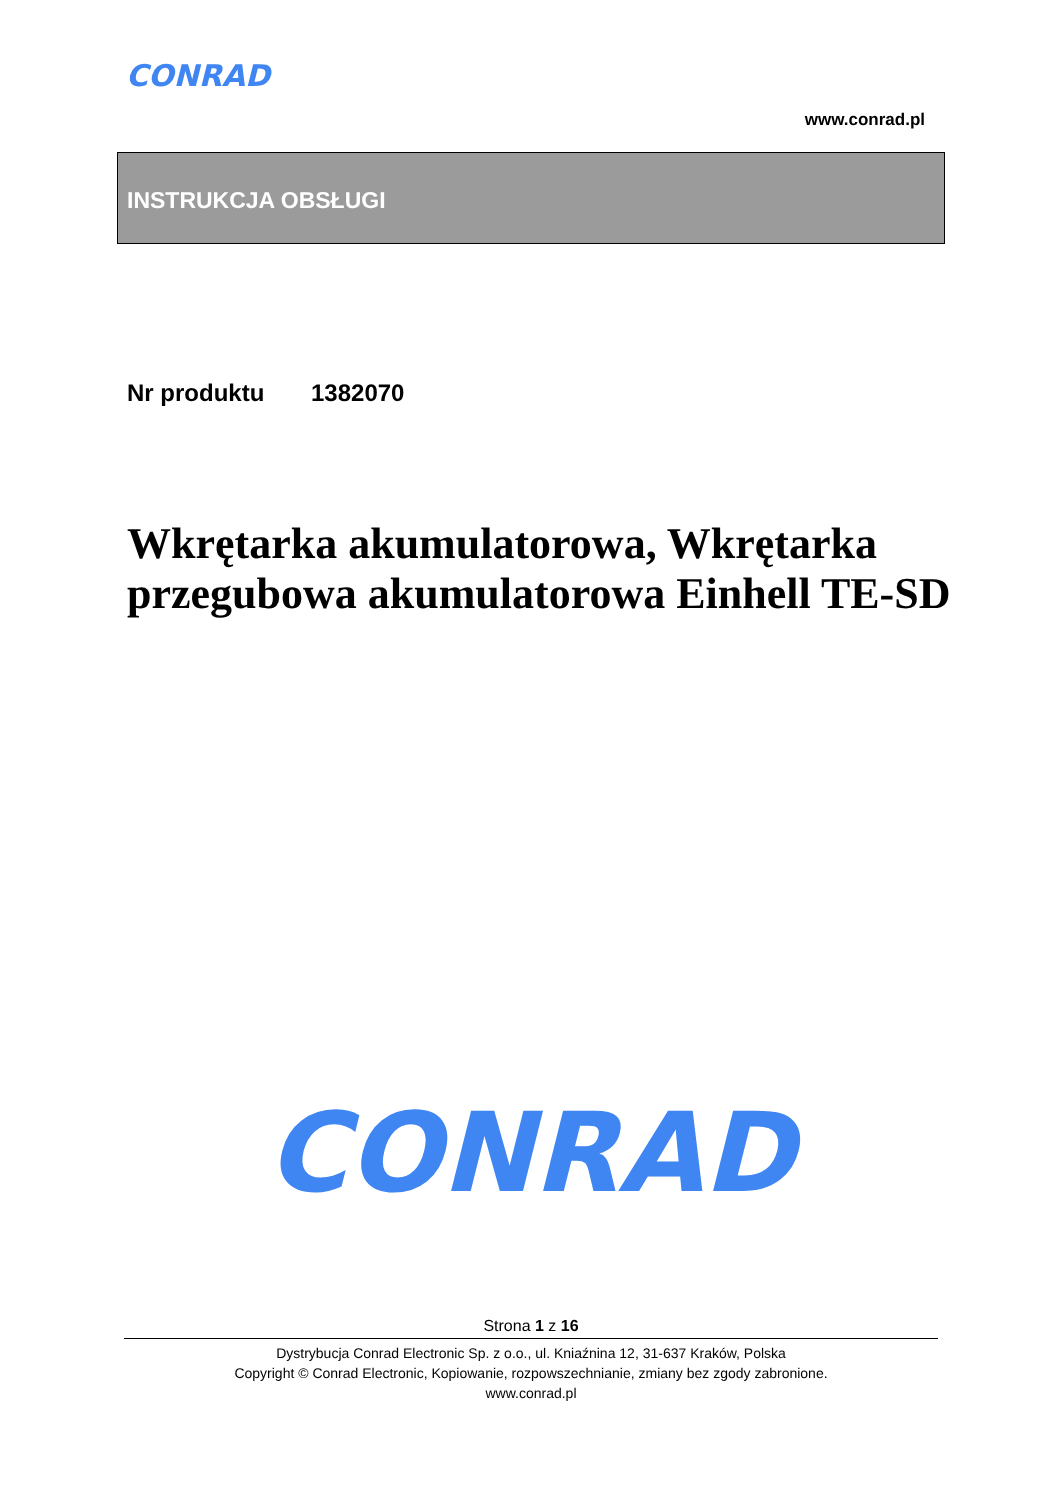CONRAD
www.conrad.pl
INSTRUKCJA OBSŁUGI
Nr produktu 1382070
Wkrętarka akumulatorowa, Wkrętarka przegubowa akumulatorowa Einhell TE-SD
CONRAD
Strona 1 z 16
Dystrybucja Conrad Electronic Sp. z o.o., ul. Kniaźnina 12, 31-637 Kraków, Polska
Copyright © Conrad Electronic, Kopiowanie, rozpowszechnianie, zmiany bez zgody zabronione.
www.conrad.pl